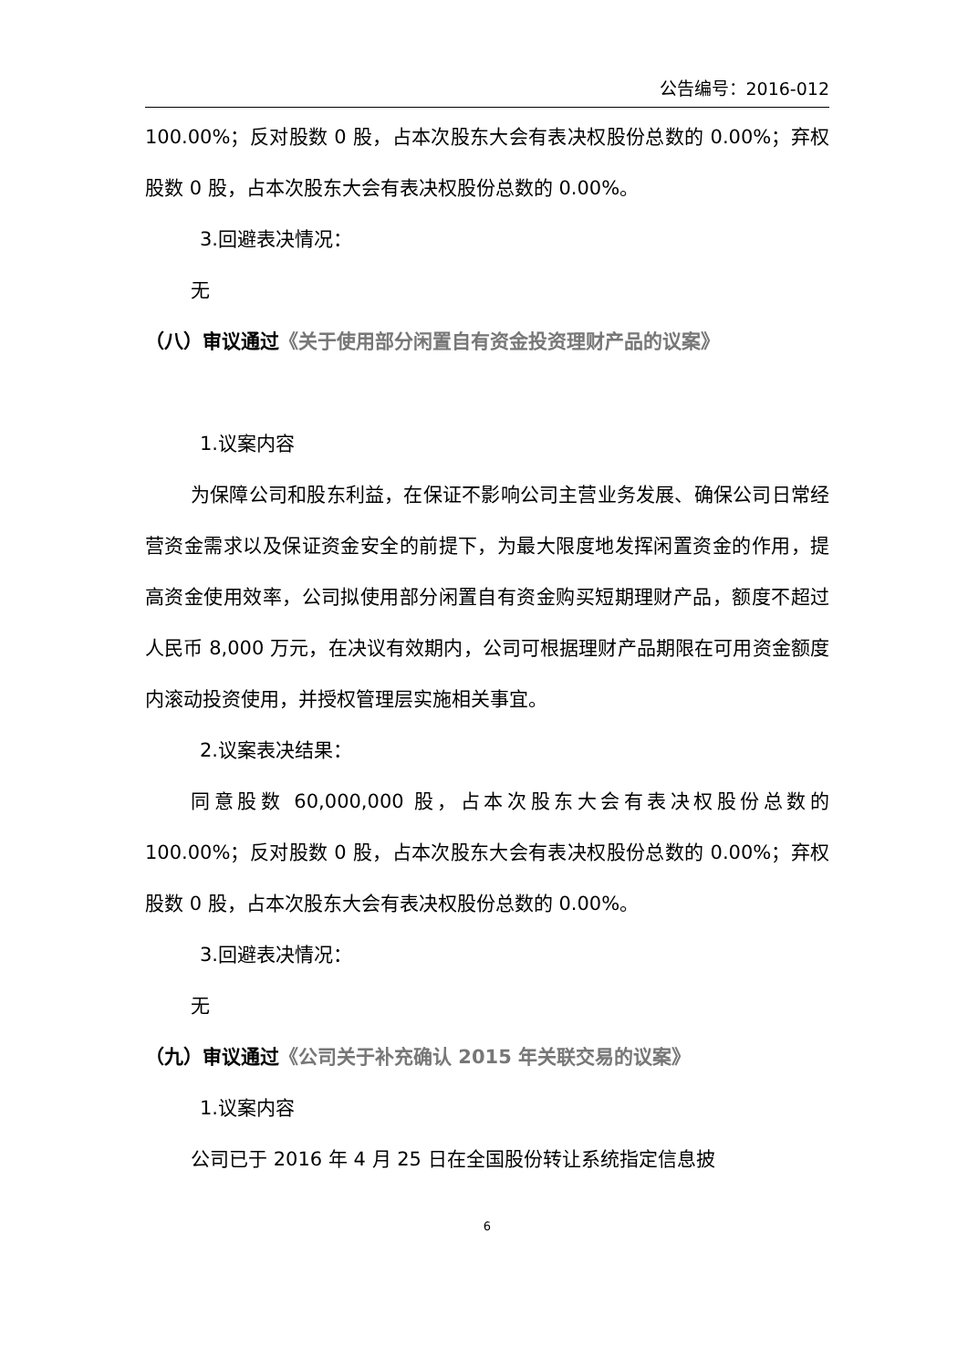公告编号：2016-012
100.00%；反对股数 0 股，占本次股东大会有表决权股份总数的 0.00%；弃权股数 0 股，占本次股东大会有表决权股份总数的 0.00%。
3.回避表决情况：
无
（八）审议通过《关于使用部分闲置自有资金投资理财产品的议案》
1.议案内容
为保障公司和股东利益，在保证不影响公司主营业务发展、确保公司日常经营资金需求以及保证资金安全的前提下，为最大限度地发挥闲置资金的作用，提高资金使用效率，公司拟使用部分闲置自有资金购买短期理财产品，额度不超过人民币 8,000 万元，在决议有效期内，公司可根据理财产品期限在可用资金额度内滚动投资使用，并授权管理层实施相关事宜。
2.议案表决结果：
同意股数 60,000,000 股，占本次股东大会有表决权股份总数的 100.00%；反对股数 0 股，占本次股东大会有表决权股份总数的 0.00%；弃权股数 0 股，占本次股东大会有表决权股份总数的 0.00%。
3.回避表决情况：
无
（九）审议通过《公司关于补充确认 2015 年关联交易的议案》
1.议案内容
公司已于 2016 年 4 月 25 日在全国股份转让系统指定信息披
6